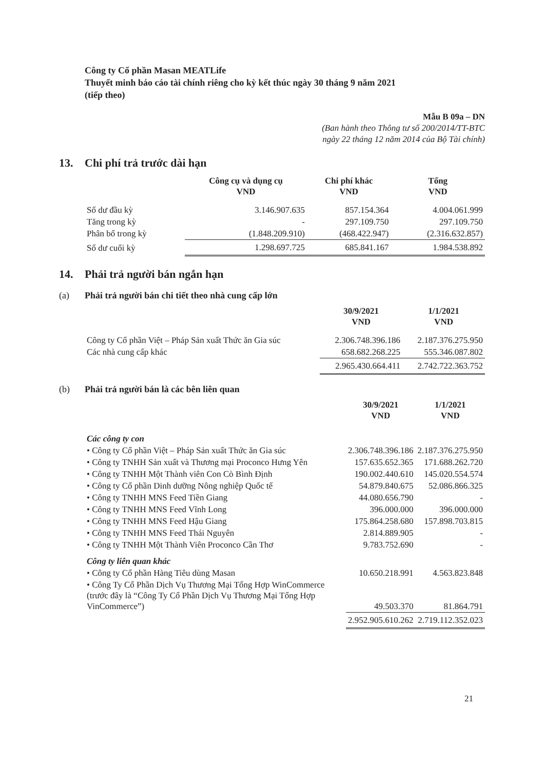Công ty Cổ phần Masan MEATLife
Thuyết minh báo cáo tài chính riêng cho kỳ kết thúc ngày 30 tháng 9 năm 2021
(tiếp theo)
Mẫu B 09a – DN
(Ban hành theo Thông tư số 200/2014/TT-BTC
ngày 22 tháng 12 năm 2014 của Bộ Tài chính)
13. Chi phí trả trước dài hạn
| | Công cụ và dụng cụ VND | Chi phí khác VND | Tổng VND |
| --- | --- | --- | --- |
| Số dư đầu kỳ | 3.146.907.635 | 857.154.364 | 4.004.061.999 |
| Tăng trong kỳ | - | 297.109.750 | 297.109.750 |
| Phân bổ trong kỳ | (1.848.209.910) | (468.422.947) | (2.316.632.857) |
| Số dư cuối kỳ | 1.298.697.725 | 685.841.167 | 1.984.538.892 |
14. Phải trả người bán ngắn hạn
(a) Phải trả người bán chi tiết theo nhà cung cấp lớn
| | 30/9/2021 VND | 1/1/2021 VND |
| --- | --- | --- |
| Công ty Cổ phần Việt – Pháp Sản xuất Thức ăn Gia súc | 2.306.748.396.186 | 2.187.376.275.950 |
| Các nhà cung cấp khác | 658.682.268.225 | 555.346.087.802 |
| | 2.965.430.664.411 | 2.742.722.363.752 |
(b) Phải trả người bán là các bên liên quan
| | 30/9/2021 VND | 1/1/2021 VND |
| --- | --- | --- |
| Các công ty con | | |
| • Công ty Cổ phần Việt – Pháp Sản xuất Thức ăn Gia súc | 2.306.748.396.186 | 2.187.376.275.950 |
| • Công ty TNHH Sản xuất và Thương mại Proconco Hưng Yên | 157.635.652.365 | 171.688.262.720 |
| • Công ty TNHH Một Thành viên Con Cò Bình Định | 190.002.440.610 | 145.020.554.574 |
| • Công ty Cổ phần Dinh dưỡng Nông nghiệp Quốc tế | 54.879.840.675 | 52.086.866.325 |
| • Công ty TNHH MNS Feed Tiền Giang | 44.080.656.790 | - |
| • Công ty TNHH MNS Feed Vĩnh Long | 396.000.000 | 396.000.000 |
| • Công ty TNHH MNS Feed Hậu Giang | 175.864.258.680 | 157.898.703.815 |
| • Công ty TNHH MNS Feed Thái Nguyên | 2.814.889.905 | - |
| • Công ty TNHH Một Thành Viên Proconco Cần Thơ | 9.783.752.690 | - |
| Công ty liên quan khác | | |
| • Công ty Cổ phần Hàng Tiêu dùng Masan | 10.650.218.991 | 4.563.823.848 |
| • Công Ty Cổ Phần Dịch Vụ Thương Mại Tổng Hợp WinCommerce (trước đây là “Công Ty Cổ Phần Dịch Vụ Thương Mại Tổng Hợp VinCommerce”) | 49.503.370 | 81.864.791 |
| | 2.952.905.610.262 | 2.719.112.352.023 |
21